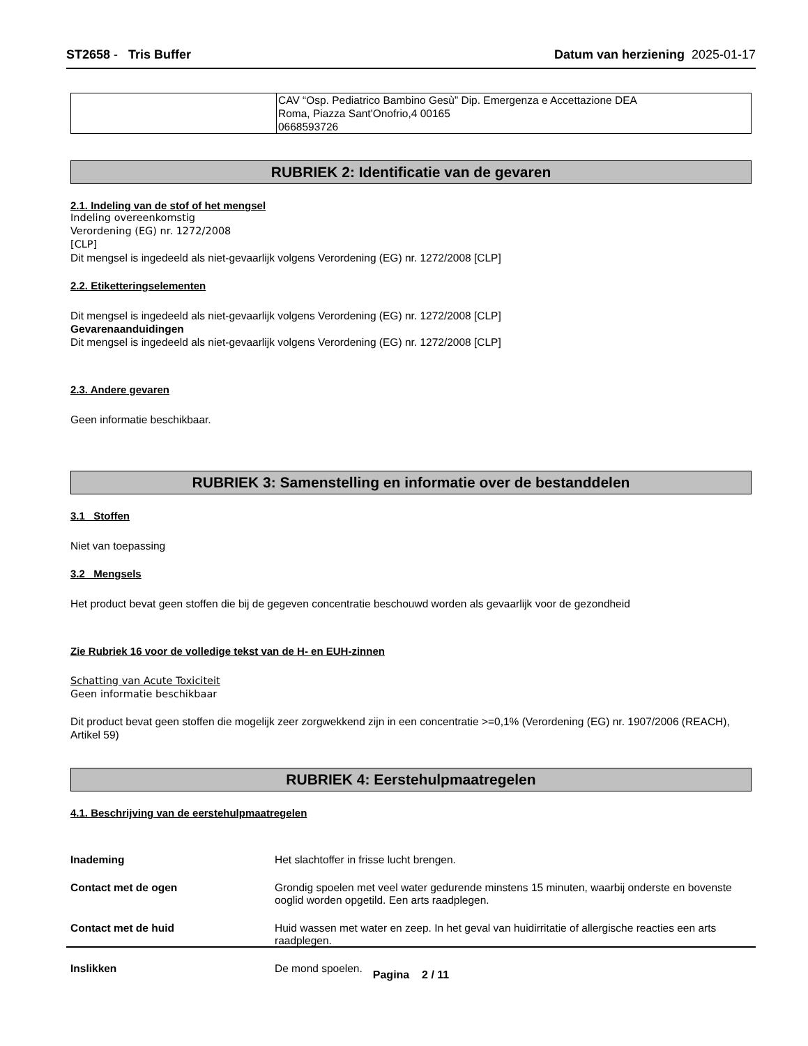ST2658 - Tris Buffer Datum van herziening 2025-01-17
| | CAV “Osp. Pediatrico Bambino Gesù” Dip. Emergenza e Accettazione DEA Roma, Piazza Sant'Onofrio,4 00165 0668593726 |
RUBRIEK 2: Identificatie van de gevaren
2.1. Indeling van de stof of het mengsel
Indeling overeenkomstig
Verordening (EG) nr. 1272/2008
[CLP]
Dit mengsel is ingedeeld als niet-gevaarlijk volgens Verordening (EG) nr. 1272/2008 [CLP]
2.2. Etiketteringselementen
Dit mengsel is ingedeeld als niet-gevaarlijk volgens Verordening (EG) nr. 1272/2008 [CLP]
Gevarenaanduidingen
Dit mengsel is ingedeeld als niet-gevaarlijk volgens Verordening (EG) nr. 1272/2008 [CLP]
2.3. Andere gevaren
Geen informatie beschikbaar.
RUBRIEK 3: Samenstelling en informatie over de bestanddelen
3.1 Stoffen
Niet van toepassing
3.2 Mengsels
Het product bevat geen stoffen die bij de gegeven concentratie beschouwd worden als gevaarlijk voor de gezondheid
Zie Rubriek 16 voor de volledige tekst van de H- en EUH-zinnen
Schatting van Acute Toxiciteit
Geen informatie beschikbaar
Dit product bevat geen stoffen die mogelijk zeer zorgwekkend zijn in een concentratie >=0,1% (Verordening (EG) nr. 1907/2006 (REACH), Artikel 59)
RUBRIEK 4: Eerstehulpmaatregelen
4.1. Beschrijving van de eerstehulpmaatregelen
Inademing Het slachtoffer in frisse lucht brengen.
Contact met de ogen Grondig spoelen met veel water gedurende minstens 15 minuten, waarbij onderste en bovenste ooglid worden opgetild. Een arts raadplegen.
Contact met de huid Huid wassen met water en zeep. In het geval van huidirritatie of allergische reacties een arts raadplegen.
Inslikken De mond spoelen.
Pagina 2 / 11